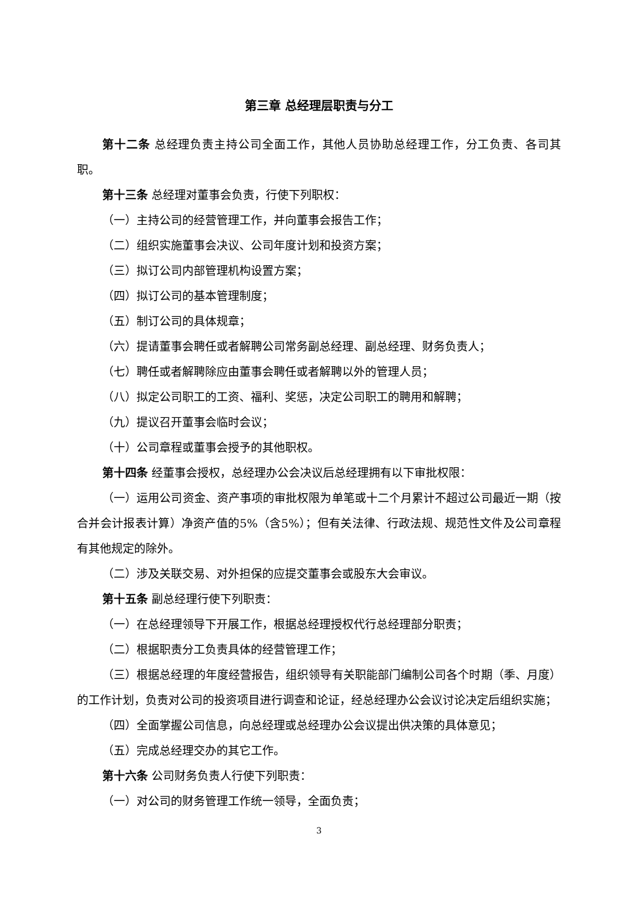第三章 总经理层职责与分工
第十二条 总经理负责主持公司全面工作，其他人员协助总经理工作，分工负责、各司其职。
第十三条 总经理对董事会负责，行使下列职权：
（一）主持公司的经营管理工作，并向董事会报告工作；
（二）组织实施董事会决议、公司年度计划和投资方案；
（三）拟订公司内部管理机构设置方案；
（四）拟订公司的基本管理制度；
（五）制订公司的具体规章；
（六）提请董事会聘任或者解聘公司常务副总经理、副总经理、财务负责人；
（七）聘任或者解聘除应由董事会聘任或者解聘以外的管理人员；
（八）拟定公司职工的工资、福利、奖惩，决定公司职工的聘用和解聘；
（九）提议召开董事会临时会议；
（十）公司章程或董事会授予的其他职权。
第十四条 经董事会授权，总经理办公会决议后总经理拥有以下审批权限：
（一）运用公司资金、资产事项的审批权限为单笔或十二个月累计不超过公司最近一期（按合并会计报表计算）净资产值的5%（含5%）；但有关法律、行政法规、规范性文件及公司章程有其他规定的除外。
（二）涉及关联交易、对外担保的应提交董事会或股东大会审议。
第十五条 副总经理行使下列职责：
（一）在总经理领导下开展工作，根据总经理授权代行总经理部分职责；
（二）根据职责分工负责具体的经营管理工作；
（三）根据总经理的年度经营报告，组织领导有关职能部门编制公司各个时期（季、月度）的工作计划，负责对公司的投资项目进行调查和论证，经总经理办公会议讨论决定后组织实施；
（四）全面掌握公司信息，向总经理或总经理办公会议提出供决策的具体意见；
（五）完成总经理交办的其它工作。
第十六条 公司财务负责人行使下列职责：
（一）对公司的财务管理工作统一领导，全面负责；
3